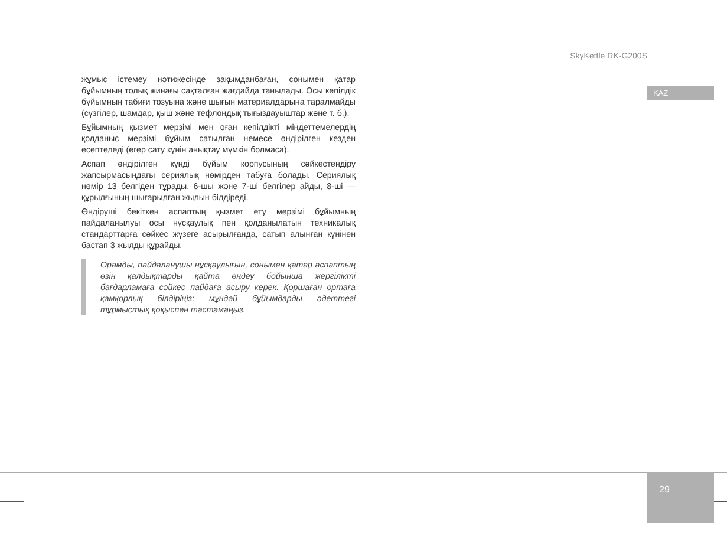SkyKettle RK-G200S
KAZ
жұмыс істемеу нәтижесінде зақымданбаған, сонымен қатар бұйымның толық жинағы сақталған жағдайда танылады. Осы кепілдік бұйымның табиғи тозуына және шығын материалдарына таралмайды (сүзгілер, шамдар, қыш және тефлондық тығыздауыштар және т. б.).
Бұйымның қызмет мерзімі мен оған кепілдікті міндеттемелердің қолданыс мерзімі бұйым сатылған немесе өндірілген кезден есептеледі (егер сату күнін анықтау мүмкін болмаса).
Аспап өндірілген күнді бұйым корпусының сәйкестендіру жапсырмасындағы сериялық нөмірден табуға болады. Сериялық нөмір 13 белгіден тұрады. 6-шы және 7-ші белгілер айды, 8-ші — құрылғының шығарылған жылын білдіреді.
Өндіруші бекіткен аспаптың қызмет ету мерзімі бұйымның пайдаланылуы осы нұсқаулық пен қолданылатын техникалық стандарттарға сәйкес жүзеге асырылғанда, сатып алынған күнінен бастап 3 жылды құрайды.
Орамды, пайдаланушы нұсқаулығын, сонымен қатар аспаптың өзін қалдықтарды қайта өңдеу бойынша жергілікті бағдарламаға сәйкес пайдаға асыру керек. Қоршаған ортаға қамқорлық білдіріңіз: мұндай бұйымдарды әдеттегі тұрмыстық қоқыспен тастамаңыз.
29